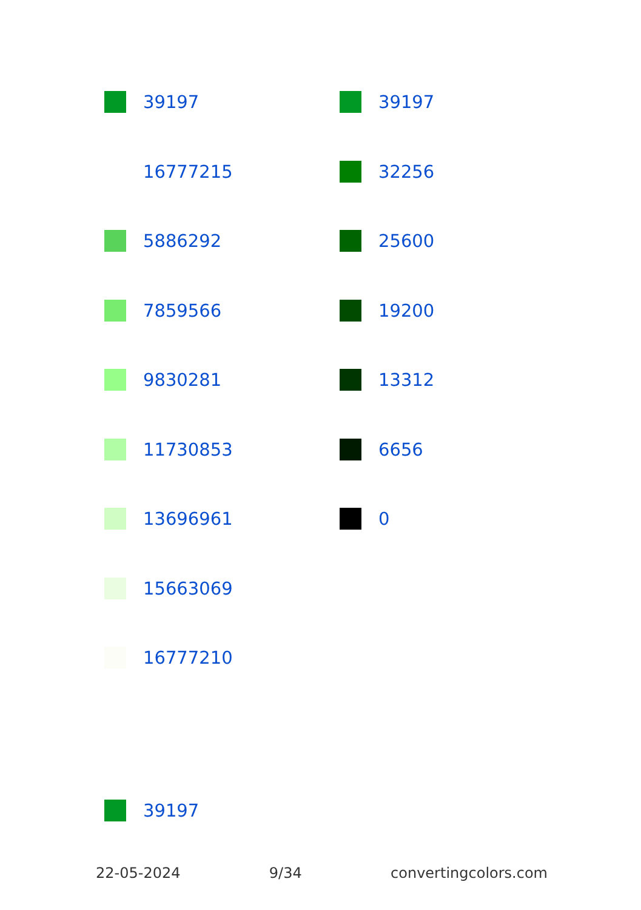39197
16777215
5886292
7859566
9830281
11730853
13696961
15663069
16777210
39197
32256
25600
19200
13312
6656
0
39197
22-05-2024 9/34 convertingcolors.com